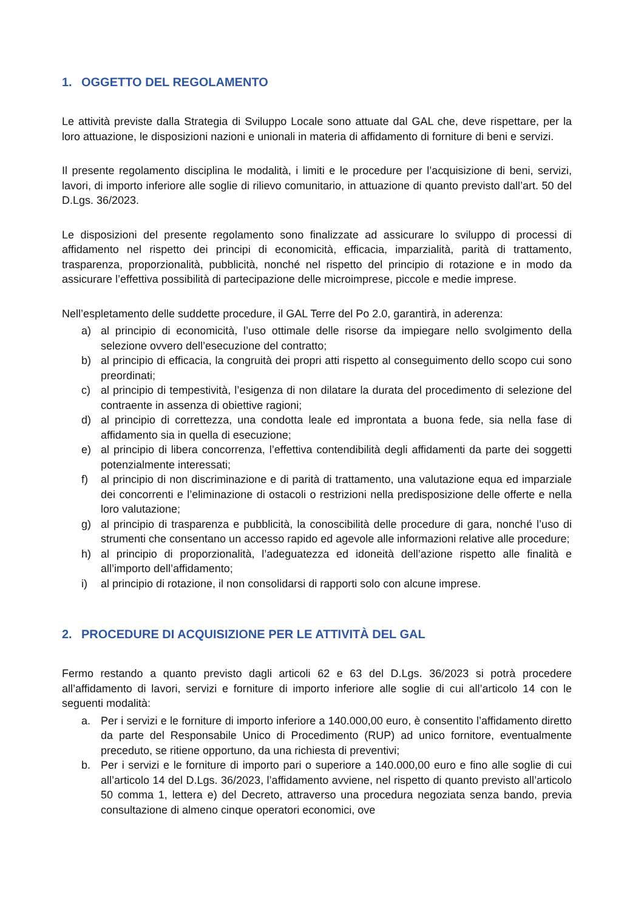1. OGGETTO DEL REGOLAMENTO
Le attività previste dalla Strategia di Sviluppo Locale sono attuate dal GAL che, deve rispettare, per la loro attuazione, le disposizioni nazioni e unionali in materia di affidamento di forniture di beni e servizi.
Il presente regolamento disciplina le modalità, i limiti e le procedure per l’acquisizione di beni, servizi, lavori, di importo inferiore alle soglie di rilievo comunitario, in attuazione di quanto previsto dall’art. 50 del D.Lgs. 36/2023.
Le disposizioni del presente regolamento sono finalizzate ad assicurare lo sviluppo di processi di affidamento nel rispetto dei principi di economicità, efficacia, imparzialità, parità di trattamento, trasparenza, proporzionalità, pubblicità, nonché nel rispetto del principio di rotazione e in modo da assicurare l’effettiva possibilità di partecipazione delle microimprese, piccole e medie imprese.
Nell’espletamento delle suddette procedure, il GAL Terre del Po 2.0, garantirà, in aderenza:
a) al principio di economicità, l’uso ottimale delle risorse da impiegare nello svolgimento della selezione ovvero dell’esecuzione del contratto;
b) al principio di efficacia, la congruità dei propri atti rispetto al conseguimento dello scopo cui sono preordinati;
c) al principio di tempestività, l’esigenza di non dilatare la durata del procedimento di selezione del contraente in assenza di obiettive ragioni;
d) al principio di correttezza, una condotta leale ed improntata a buona fede, sia nella fase di affidamento sia in quella di esecuzione;
e) al principio di libera concorrenza, l’effettiva contendibilità degli affidamenti da parte dei soggetti potenzialmente interessati;
f) al principio di non discriminazione e di parità di trattamento, una valutazione equa ed imparziale dei concorrenti e l’eliminazione di ostacoli o restrizioni nella predisposizione delle offerte e nella loro valutazione;
g) al principio di trasparenza e pubblicità, la conoscibilità delle procedure di gara, nonché l’uso di strumenti che consentano un accesso rapido ed agevole alle informazioni relative alle procedure;
h) al principio di proporzionalità, l’adeguatezza ed idoneità dell’azione rispetto alle finalità e all’importo dell’affidamento;
i) al principio di rotazione, il non consolidarsi di rapporti solo con alcune imprese.
2. PROCEDURE DI ACQUISIZIONE PER LE ATTIVITÀ DEL GAL
Fermo restando a quanto previsto dagli articoli 62 e 63 del D.Lgs. 36/2023 si potrà procedere all’affidamento di lavori, servizi e forniture di importo inferiore alle soglie di cui all’articolo 14 con le seguenti modalità:
a. Per i servizi e le forniture di importo inferiore a 140.000,00 euro, è consentito l’affidamento diretto da parte del Responsabile Unico di Procedimento (RUP) ad unico fornitore, eventualmente preceduto, se ritiene opportuno, da una richiesta di preventivi;
b. Per i servizi e le forniture di importo pari o superiore a 140.000,00 euro e fino alle soglie di cui all’articolo 14 del D.Lgs. 36/2023, l’affidamento avviene, nel rispetto di quanto previsto all’articolo 50 comma 1, lettera e) del Decreto, attraverso una procedura negoziata senza bando, previa consultazione di almeno cinque operatori economici, ove